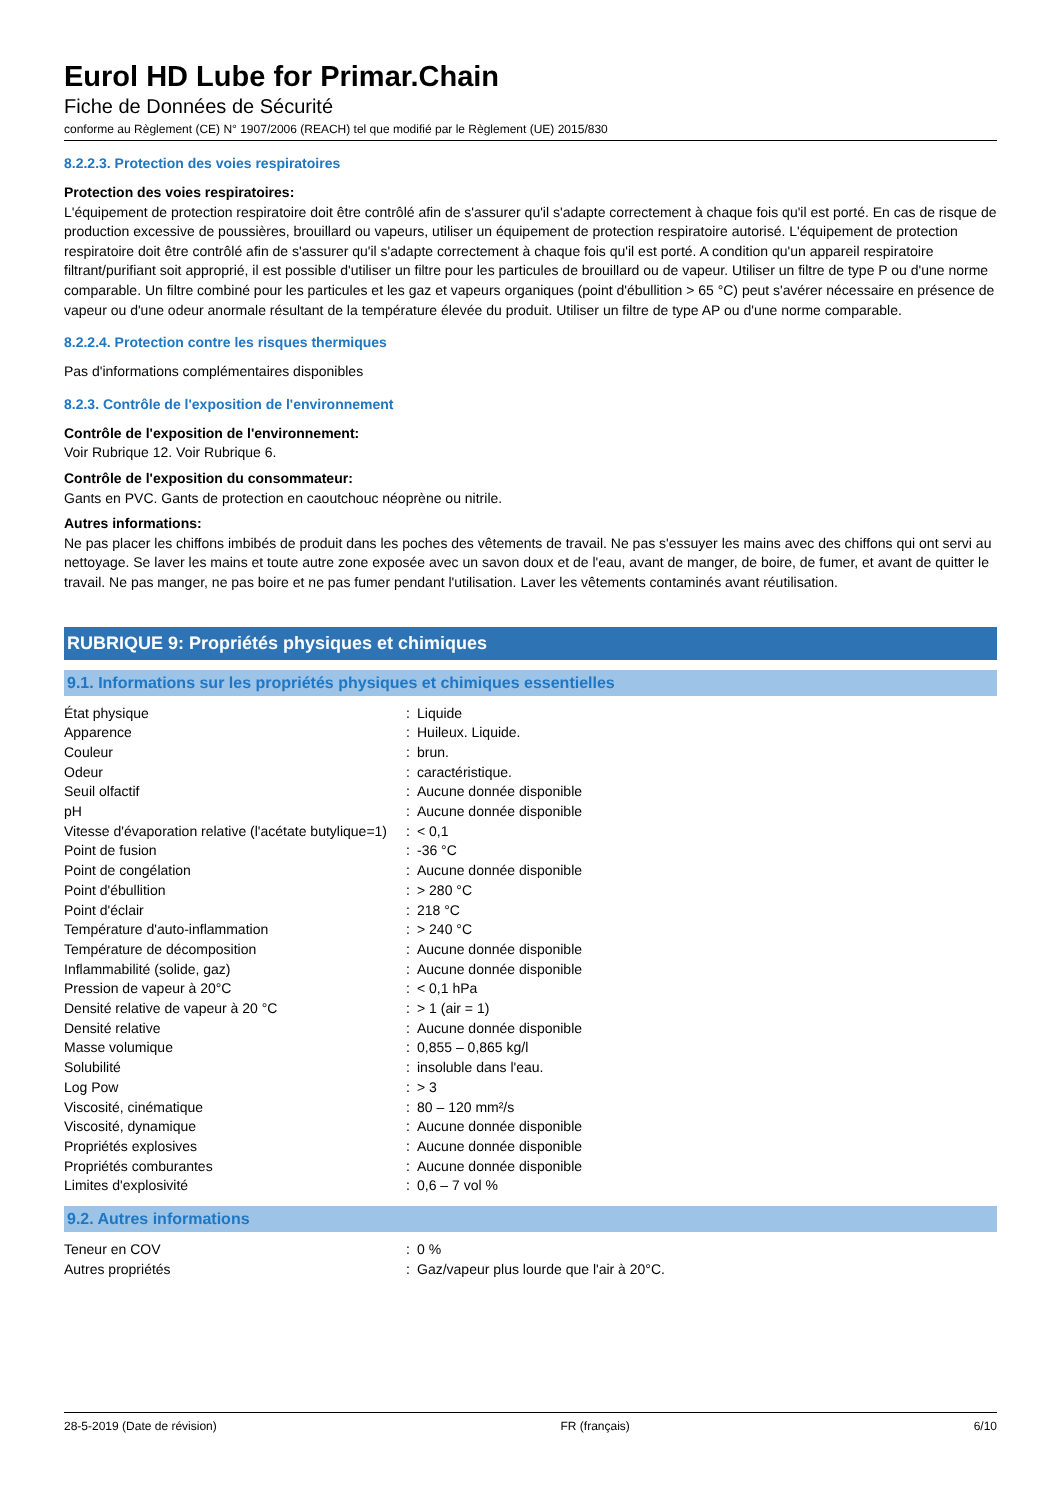Eurol HD Lube for Primar.Chain
Fiche de Données de Sécurité
conforme au Règlement (CE) N° 1907/2006 (REACH) tel que modifié par le Règlement (UE) 2015/830
8.2.2.3. Protection des voies respiratoires
Protection des voies respiratoires:
L'équipement de protection respiratoire doit être contrôlé afin de s'assurer qu'il s'adapte correctement à chaque fois qu'il est porté. En cas de risque de production excessive de poussières, brouillard ou vapeurs, utiliser un équipement de protection respiratoire autorisé. L'équipement de protection respiratoire doit être contrôlé afin de s'assurer qu'il s'adapte correctement à chaque fois qu'il est porté. A condition qu'un appareil respiratoire filtrant/purifiant soit approprié, il est possible d'utiliser un filtre pour les particules de brouillard ou de vapeur. Utiliser un filtre de type P ou d'une norme comparable. Un filtre combiné pour les particules et les gaz et vapeurs organiques (point d'ébullition > 65 °C) peut s'avérer nécessaire en présence de vapeur ou d'une odeur anormale résultant de la température élevée du produit. Utiliser un filtre de type AP ou d'une norme comparable.
8.2.2.4. Protection contre les risques thermiques
Pas d'informations complémentaires disponibles
8.2.3. Contrôle de l'exposition de l'environnement
Contrôle de l'exposition de l'environnement:
Voir Rubrique 12. Voir Rubrique 6.
Contrôle de l'exposition du consommateur:
Gants en PVC. Gants de protection en caoutchouc néoprène ou nitrile.
Autres informations:
Ne pas placer les chiffons imbibés de produit dans les poches des vêtements de travail. Ne pas s'essuyer les mains avec des chiffons qui ont servi au nettoyage. Se laver les mains et toute autre zone exposée avec un savon doux et de l'eau, avant de manger, de boire, de fumer, et avant de quitter le travail. Ne pas manger, ne pas boire et ne pas fumer pendant l'utilisation. Laver les vêtements contaminés avant réutilisation.
RUBRIQUE 9: Propriétés physiques et chimiques
9.1. Informations sur les propriétés physiques et chimiques essentielles
| État physique | : | Liquide |
| Apparence | : | Huileux. Liquide. |
| Couleur | : | brun. |
| Odeur | : | caractéristique. |
| Seuil olfactif | : | Aucune donnée disponible |
| pH | : | Aucune donnée disponible |
| Vitesse d'évaporation relative (l'acétate butylique=1) | : | < 0,1 |
| Point de fusion | : | -36 °C |
| Point de congélation | : | Aucune donnée disponible |
| Point d'ébullition | : | > 280 °C |
| Point d'éclair | : | 218 °C |
| Température d'auto-inflammation | : | > 240 °C |
| Température de décomposition | : | Aucune donnée disponible |
| Inflammabilité (solide, gaz) | : | Aucune donnée disponible |
| Pression de vapeur à 20°C | : | < 0,1 hPa |
| Densité relative de vapeur à 20 °C | : | > 1 (air = 1) |
| Densité relative | : | Aucune donnée disponible |
| Masse volumique | : | 0,855 – 0,865 kg/l |
| Solubilité | : | insoluble dans l'eau. |
| Log Pow | : | > 3 |
| Viscosité, cinématique | : | 80 – 120 mm²/s |
| Viscosité, dynamique | : | Aucune donnée disponible |
| Propriétés explosives | : | Aucune donnée disponible |
| Propriétés comburantes | : | Aucune donnée disponible |
| Limites d'explosivité | : | 0,6 – 7 vol % |
9.2. Autres informations
| Teneur en COV | : | 0 % |
| Autres propriétés | : | Gaz/vapeur plus lourde que l'air à 20°C. |
28-5-2019 (Date de révision) FR (français) 6/10